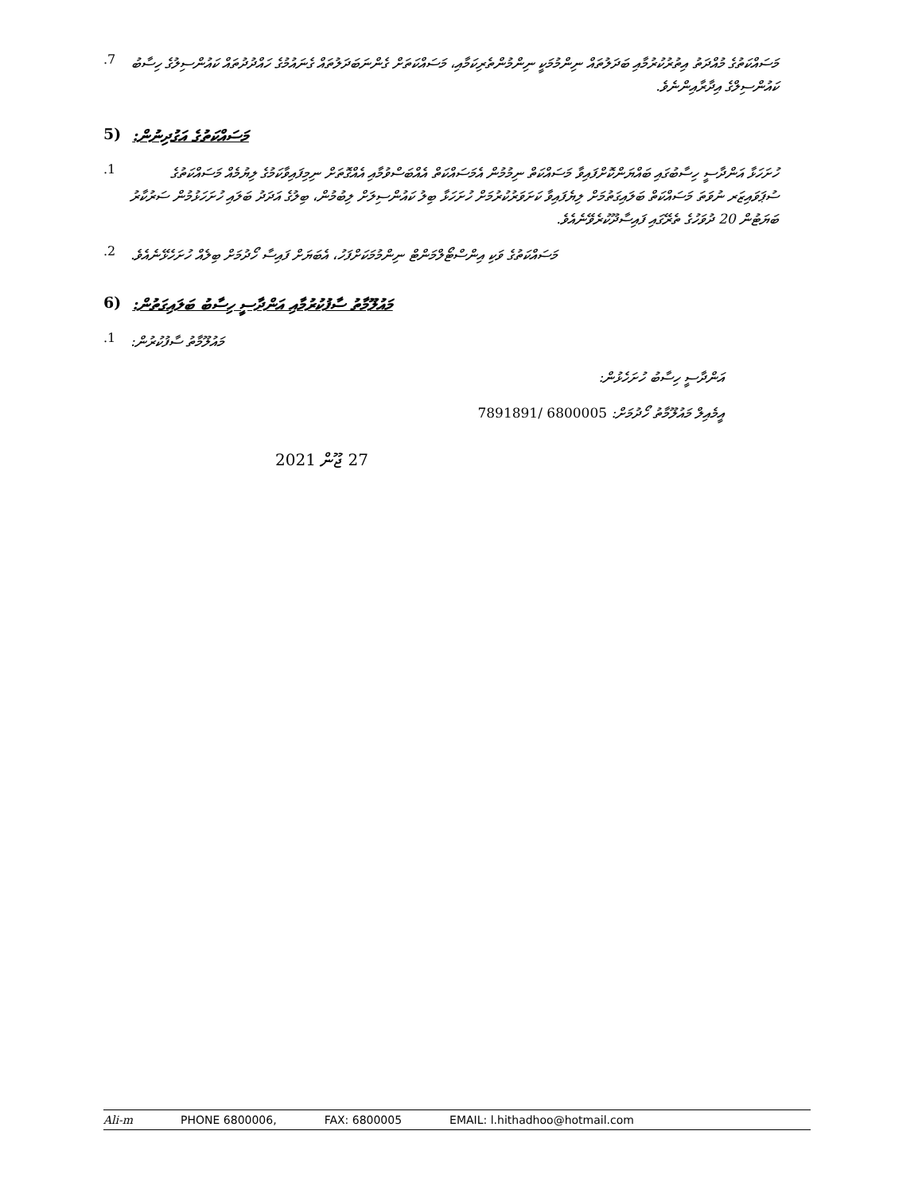.7
މަސައްކަތުގެ މުއްދަތު އިތުރުކުރުމާއި ބަދަލުތައް ނިންމުމަކީ ނިންމުންތެރިކަމާއި، މަސައްކަތަށް ގެންނަބަދަލުތައް ގެނައުމުގެ ހައްދުދުތައް ކައުންސިލުގެ ހިސާބު ކައުންސިލްގެ އިދާރާއިންނެވެ.
(5 މަސައްކަތުގެ އަގުދިނުން:
.1
ހުށަހަޅާ އަންދާސީ ހިސާބުގައި ބައްޔަންކޮށްފައިވާ މަސައްކަތް ނިމުމުން އެމަސައްކަތް އެއްބަސްވުމާއި އެއްގޮތަށް ނިމިފައިވާކަމުގެ ލިޔުމެއް މަސައްކަތުގެ ސުޕަވައިޒަރ ނުވަތަ މަސައްކަތް ބަލައިގަތުމަށް ލިޔެފައިވާ ކަށަވަރުކުރުމަށް ހުށަހަޅާ ބިލު ކައުންސިލަށް ލިބުމުން، ބިލުގެ އަދަދު ބަލައި ހުށަހަޅުމުން ސަރުކާރު ބަޔަޓުން 20 ދުވަހުގެ ތެރޭގައި ފައިސާދޫކުރެވޭނެއެވެ.
.2
މަސައްކަތުގެ ވަކި އިންސްޓޯލްމަންޓް ނިންމުމަކަށްފަހު، އެބަޔަށް ފައިސާ ހޯދުމަށް ބިލެއް ހުށަހެޅޭނެއެވެ.
(6 މައުލޫމާތު ސާފުކުރުމާއި އަންދާސީ ހިސާބު ބަލައިގަތުން:
.1
މައުލޫމާތު ސާފުކުރުން:
އަންދާސީ ހިސާބު ހުށަހެޅުން:
އީމެއިލް މައުލޫމާތު ހޯދުމަށް: 6800005 /7891891
27 ޖޫން 2021
Ali-m PHONE 6800006, FAX: 6800005 EMAIL: l.hithadhoo@hotmail.com